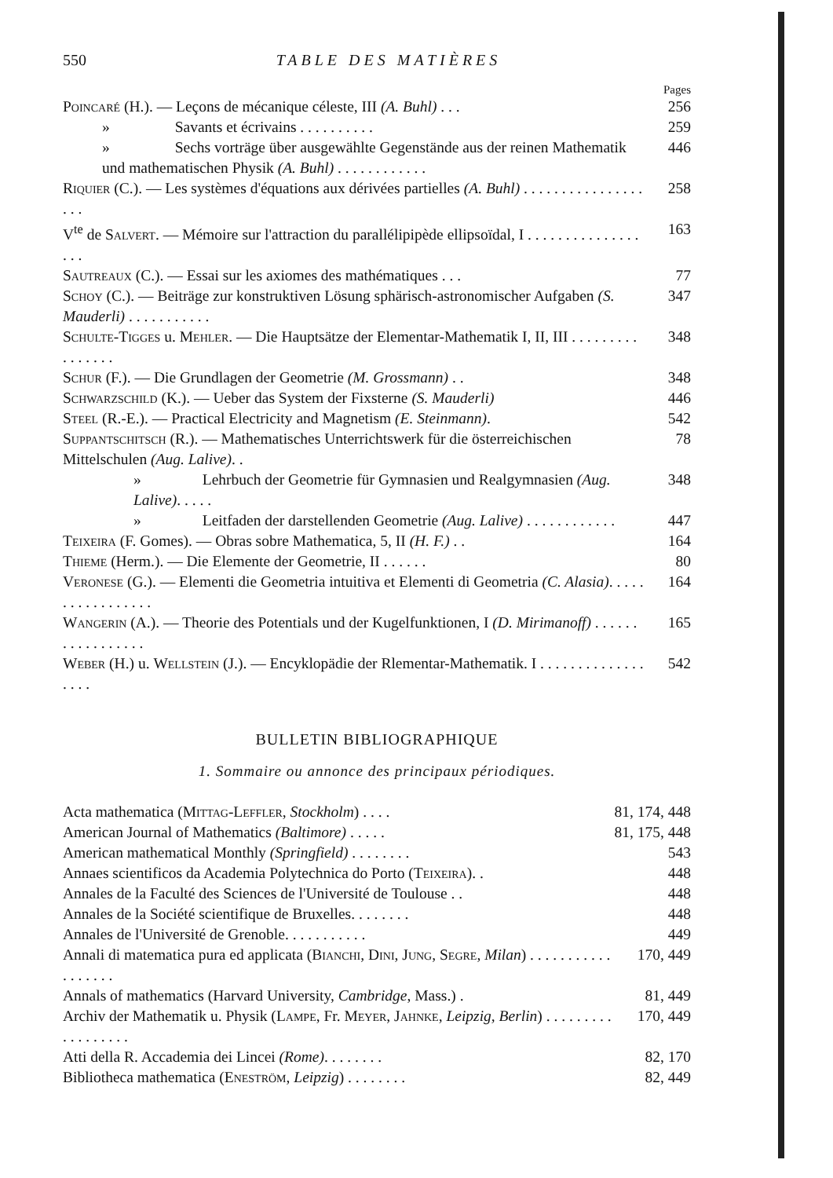550 TABLE DES MATIÈRES
Pages
Poincaré (H.). — Leçons de mécanique céleste, III (A. Buhl) . . . 256
» Savants et écrivains . . . . . . . . . . 259
» Sechs vorträge über ausgewählte Gegenstände aus der reinen Mathematik und mathematischen Physik (A. Buhl) . . . . . . . . . . . . 446
Riquier (C.). — Les systèmes d'équations aux dérivées partielles (A. Buhl) . . . . . . . . . . . . . . . . . . . 258
V<sup>te</sup> de Salvert. — Mémoire sur l'attraction du parallélipipède ellipsoïdal, I . . . . . . . . . . . . . . . . . . 163
Sautreaux (C.). — Essai sur les axiomes des mathématiques . . . 77
Schoy (C.). — Beiträge zur konstruktiven Lösung sphärisch-astronomischer Aufgaben (S. Mauderli) . . . . . . . . . . . 347
Schulte-Tigges u. Mehler. — Die Hauptsätze der Elementar-Mathematik I, II, III . . . . . . . . . . . . . . . . 348
Schur (F.). — Die Grundlagen der Geometrie (M. Grossmann) . . 348
Schwarzschild (K.). — Ueber das System der Fixsterne (S. Mauderli) 446
Steel (R.-E.). — Practical Electricity and Magnetism (E. Steinmann). 542
Suppantschitsch (R.). — Mathematisches Unterrichtswerk für die österreichischen Mittelschulen (Aug. Lalive). . 78
» Lehrbuch der Geometrie für Gymnasien und Realgymnasien (Aug. Lalive). . . . . 348
» Leitfaden der darstellenden Geometrie (Aug. Lalive) . . . . . . . . . . . . 447
Teixeira (F. Gomes). — Obras sobre Mathematica, 5, II (H. F.) . . 164
Thieme (Herm.). — Die Elemente der Geometrie, II . . . . . . 80
Veronese (G.). — Elementi die Geometria intuitiva et Elementi di Geometria (C. Alasia). . . . . . . . . . . . . . . . . 164
Wangerin (A.). — Theorie des Potentials und der Kugelfunktionen, I (D. Mirimanoff) . . . . . . . . . . . . . . . . . 165
Weber (H.) u. Wellstein (J.). — Encyklopädie der Rlementar-Mathematik. I . . . . . . . . . . . . . . . . . . 542
BULLETIN BIBLIOGRAPHIQUE
1. Sommaire ou annonce des principaux périodiques.
Acta mathematica (Mittag-Leffler, Stockholm) . . . . 81, 174, 448
American Journal of Mathematics (Baltimore) . . . . . 81, 175, 448
American mathematical Monthly (Springfield) . . . . . . . . 543
Annaes scientificos da Academia Polytechnica do Porto (Teixeira). . 448
Annales de la Faculté des Sciences de l'Université de Toulouse . . 448
Annales de la Société scientifique de Bruxelles. . . . . . . . 448
Annales de l'Université de Grenoble. . . . . . . . . . . 449
Annali di matematica pura ed applicata (Bianchi, Dini, Jung, Segre, Milan) . . . . . . . . . . . . . . . . . . 170, 449
Annals of mathematics (Harvard University, Cambridge, Mass.) . 81, 449
Archiv der Mathematik u. Physik (Lampe, Fr. Meyer, Jahnke, Leipzig, Berlin) . . . . . . . . . . . . . . . . . . 170, 449
Atti della R. Accademia dei Lincei (Rome). . . . . . . . 82, 170
Bibliotheca mathematica (Eneström, Leipzig) . . . . . . . . 82, 449